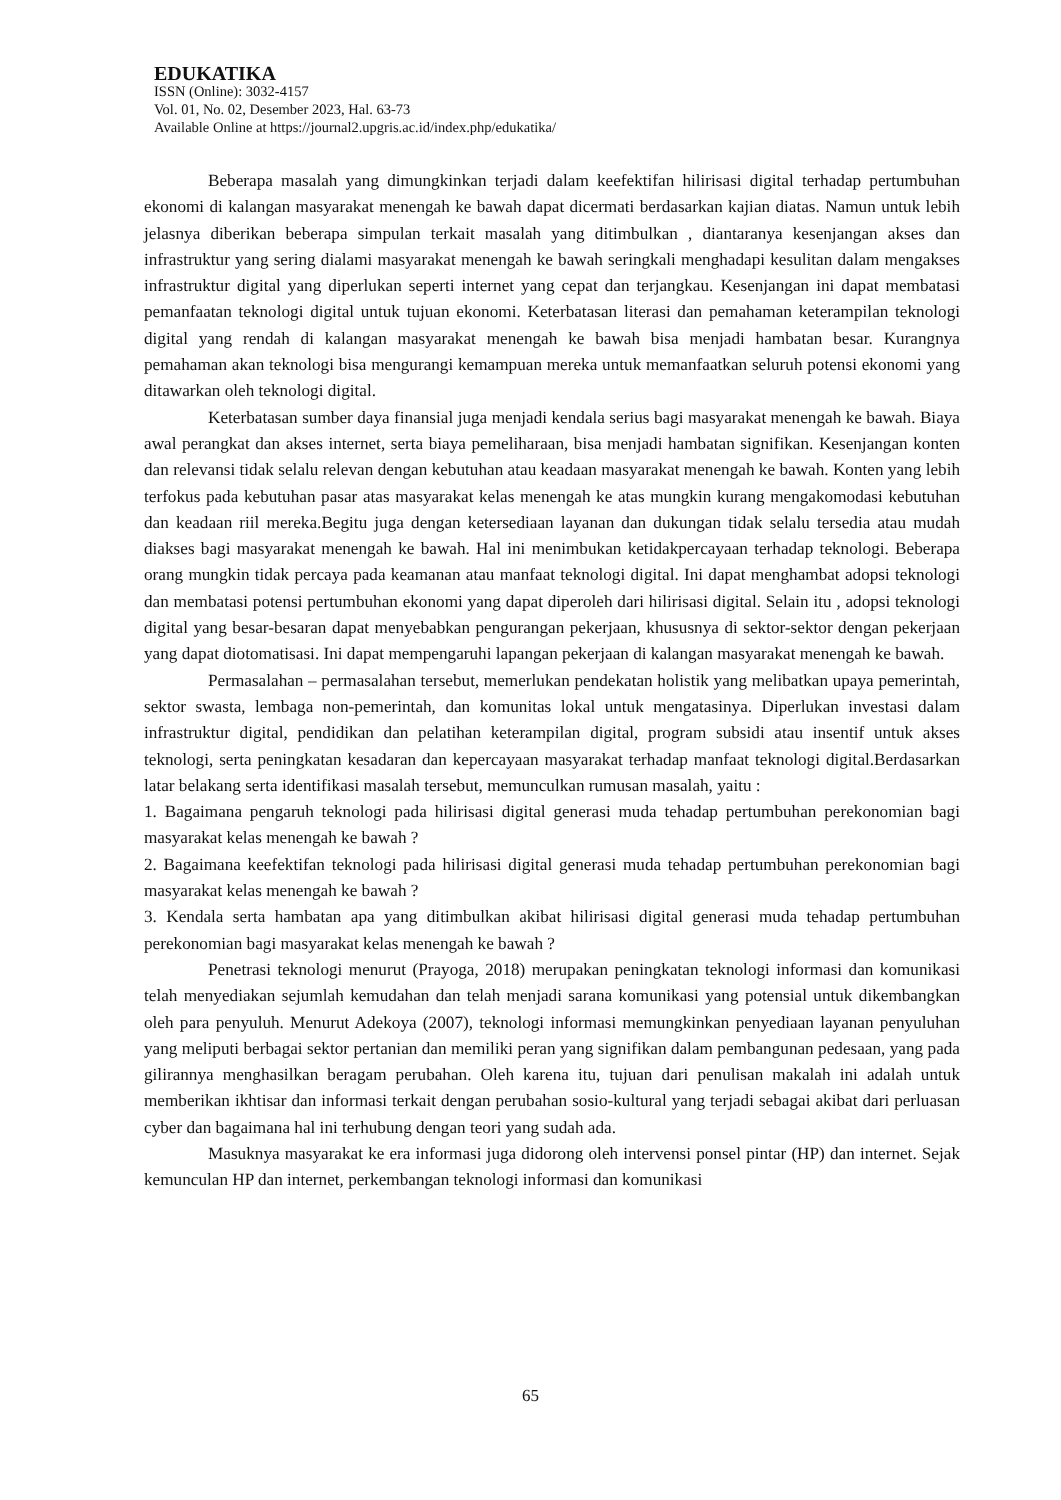EDUKATIKA
ISSN (Online): 3032-4157
Vol. 01, No. 02, Desember 2023, Hal. 63-73
Available Online at https://journal2.upgris.ac.id/index.php/edukatika/
Beberapa masalah yang dimungkinkan terjadi dalam keefektifan hilirisasi digital terhadap pertumbuhan ekonomi di kalangan masyarakat menengah ke bawah dapat dicermati berdasarkan kajian diatas. Namun untuk lebih jelasnya diberikan beberapa simpulan terkait masalah yang ditimbulkan , diantaranya kesenjangan akses dan infrastruktur yang sering dialami masyarakat menengah ke bawah seringkali menghadapi kesulitan dalam mengakses infrastruktur digital yang diperlukan seperti internet yang cepat dan terjangkau. Kesenjangan ini dapat membatasi pemanfaatan teknologi digital untuk tujuan ekonomi. Keterbatasan literasi dan pemahaman keterampilan teknologi digital yang rendah di kalangan masyarakat menengah ke bawah bisa menjadi hambatan besar. Kurangnya pemahaman akan teknologi bisa mengurangi kemampuan mereka untuk memanfaatkan seluruh potensi ekonomi yang ditawarkan oleh teknologi digital.
Keterbatasan sumber daya finansial juga menjadi kendala serius bagi masyarakat menengah ke bawah. Biaya awal perangkat dan akses internet, serta biaya pemeliharaan, bisa menjadi hambatan signifikan. Kesenjangan konten dan relevansi tidak selalu relevan dengan kebutuhan atau keadaan masyarakat menengah ke bawah. Konten yang lebih terfokus pada kebutuhan pasar atas masyarakat kelas menengah ke atas mungkin kurang mengakomodasi kebutuhan dan keadaan riil mereka.Begitu juga dengan ketersediaan layanan dan dukungan tidak selalu tersedia atau mudah diakses bagi masyarakat menengah ke bawah. Hal ini menimbukan ketidakpercayaan terhadap teknologi. Beberapa orang mungkin tidak percaya pada keamanan atau manfaat teknologi digital. Ini dapat menghambat adopsi teknologi dan membatasi potensi pertumbuhan ekonomi yang dapat diperoleh dari hilirisasi digital. Selain itu , adopsi teknologi digital yang besar-besaran dapat menyebabkan pengurangan pekerjaan, khususnya di sektor-sektor dengan pekerjaan yang dapat diotomatisasi. Ini dapat mempengaruhi lapangan pekerjaan di kalangan masyarakat menengah ke bawah.
Permasalahan – permasalahan tersebut, memerlukan pendekatan holistik yang melibatkan upaya pemerintah, sektor swasta, lembaga non-pemerintah, dan komunitas lokal untuk mengatasinya. Diperlukan investasi dalam infrastruktur digital, pendidikan dan pelatihan keterampilan digital, program subsidi atau insentif untuk akses teknologi, serta peningkatan kesadaran dan kepercayaan masyarakat terhadap manfaat teknologi digital.Berdasarkan latar belakang serta identifikasi masalah tersebut, memunculkan rumusan masalah, yaitu :
1. Bagaimana pengaruh teknologi pada hilirisasi digital generasi muda tehadap pertumbuhan perekonomian bagi masyarakat kelas menengah ke bawah ?
2. Bagaimana keefektifan teknologi pada hilirisasi digital generasi muda tehadap pertumbuhan perekonomian bagi masyarakat kelas menengah ke bawah ?
3. Kendala serta hambatan apa yang ditimbulkan akibat hilirisasi digital generasi muda tehadap pertumbuhan perekonomian bagi masyarakat kelas menengah ke bawah ?
Penetrasi teknologi menurut (Prayoga, 2018) merupakan peningkatan teknologi informasi dan komunikasi telah menyediakan sejumlah kemudahan dan telah menjadi sarana komunikasi yang potensial untuk dikembangkan oleh para penyuluh. Menurut Adekoya (2007), teknologi informasi memungkinkan penyediaan layanan penyuluhan yang meliputi berbagai sektor pertanian dan memiliki peran yang signifikan dalam pembangunan pedesaan, yang pada gilirannya menghasilkan beragam perubahan. Oleh karena itu, tujuan dari penulisan makalah ini adalah untuk memberikan ikhtisar dan informasi terkait dengan perubahan sosio-kultural yang terjadi sebagai akibat dari perluasan cyber dan bagaimana hal ini terhubung dengan teori yang sudah ada.
Masuknya masyarakat ke era informasi juga didorong oleh intervensi ponsel pintar (HP) dan internet. Sejak kemunculan HP dan internet, perkembangan teknologi informasi dan komunikasi
65